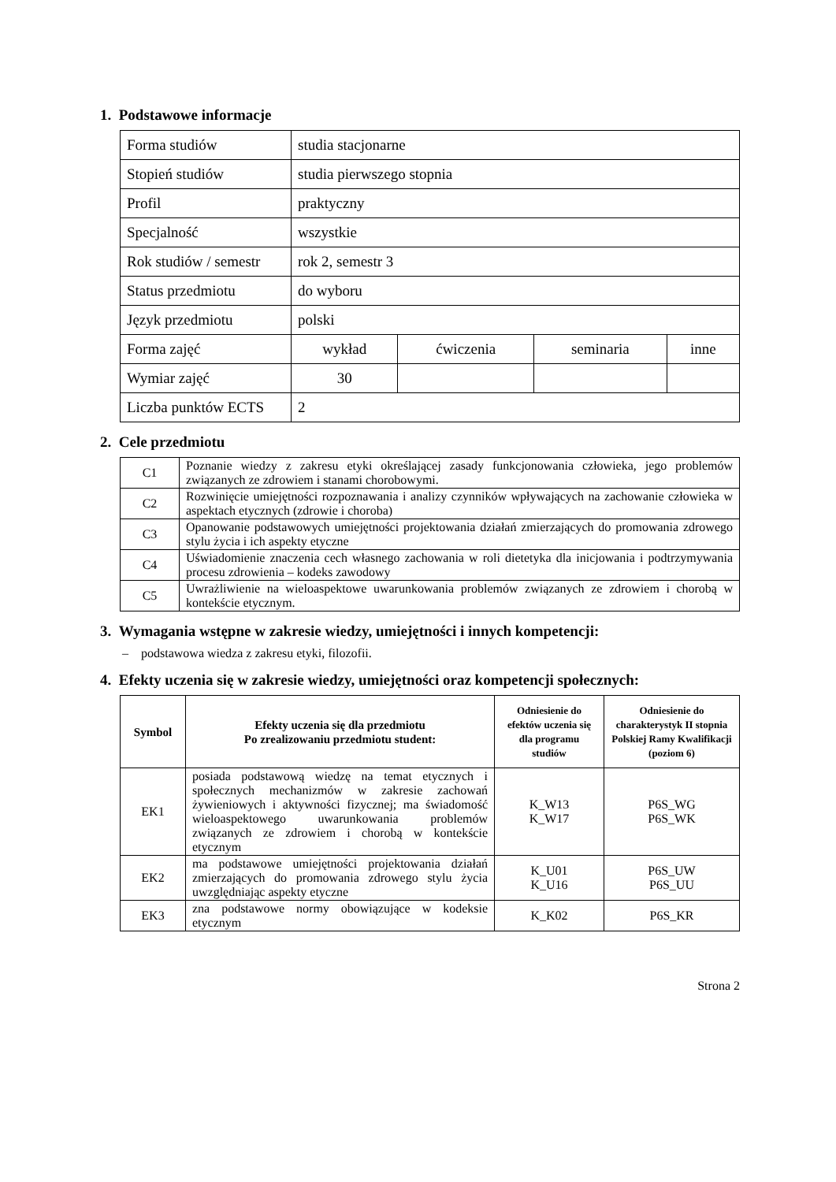1. Podstawowe informacje
| Forma studiów | studia stacjonarne | | | |
| Stopień studiów | studia pierwszego stopnia | | | |
| Profil | praktyczny | | | |
| Specjalność | wszystkie | | | |
| Rok studiów / semestr | rok 2, semestr 3 | | | |
| Status przedmiotu | do wyboru | | | |
| Język przedmiotu | polski | | | |
| Forma zajęć | wykład | ćwiczenia | seminaria | inne |
| Wymiar zajęć | 30 | | | |
| Liczba punktów ECTS | 2 | | | |
2. Cele przedmiotu
| C1 | Poznanie wiedzy z zakresu etyki określającej zasady funkcjonowania człowieka, jego problemów związanych ze zdrowiem i stanami chorobowymi. |
| C2 | Rozwinięcie umiejętności rozpoznawania i analizy czynników wpływających na zachowanie człowieka w aspektach etycznych (zdrowie i choroba) |
| C3 | Opanowanie podstawowych umiejętności projektowania działań zmierzających do promowania zdrowego stylu życia i ich aspekty etyczne |
| C4 | Uświadomienie znaczenia cech własnego zachowania w roli dietetyka dla inicjowania i podtrzymywania procesu zdrowienia – kodeks zawodowy |
| C5 | Uwrażliwienie na wieloaspektowe uwarunkowania problemów związanych ze zdrowiem i chorobą w kontekście etycznym. |
3. Wymagania wstępne w zakresie wiedzy, umiejętności i innych kompetencji:
– podstawowa wiedza z zakresu etyki, filozofii.
4. Efekty uczenia się w zakresie wiedzy, umiejętności oraz kompetencji społecznych:
| Symbol | Efekty uczenia się dla przedmiotu Po zrealizowaniu przedmiotu student: | Odniesienie do efektów uczenia się dla programu studiów | Odniesienie do charakterystyk II stopnia Polskiej Ramy Kwalifikacji (poziom 6) |
| --- | --- | --- | --- |
| EK1 | posiada podstawową wiedzę na temat etycznych i społecznych mechanizmów w zakresie zachowań żywieniowych i aktywności fizycznej; ma świadomość wieloaspektowego uwarunkowania problemów związanych ze zdrowiem i chorobą w kontekście etycznym | K_W13 K_W17 | P6S_WG P6S_WK |
| EK2 | ma podstawowe umiejętności projektowania działań zmierzających do promowania zdrowego stylu życia uwzględniając aspekty etyczne | K_U01 K_U16 | P6S_UW P6S_UU |
| EK3 | zna podstawowe normy obowiązujące w kodeksie etycznym | K_K02 | P6S_KR |
Strona 2